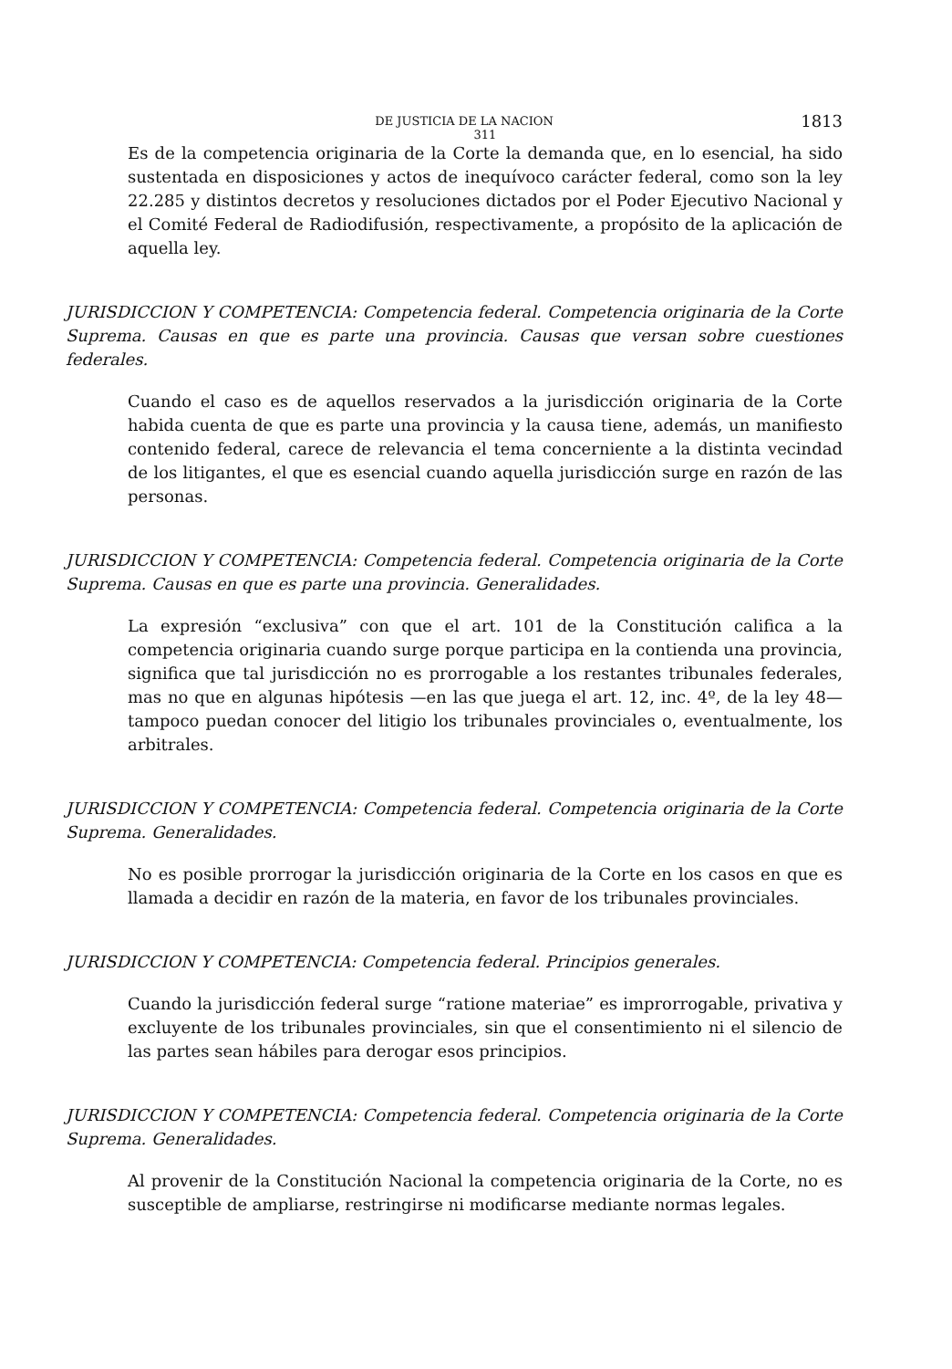DE JUSTICIA DE LA NACION 1813
311
Es de la competencia originaria de la Corte la demanda que, en lo esencial, ha sido sustentada en disposiciones y actos de inequívoco carácter federal, como son la ley 22.285 y distintos decretos y resoluciones dictados por el Poder Ejecutivo Nacional y el Comité Federal de Radiodifusión, respectivamente, a propósito de la aplicación de aquella ley.
JURISDICCION Y COMPETENCIA: Competencia federal. Competencia originaria de la Corte Suprema. Causas en que es parte una provincia. Causas que versan sobre cuestiones federales.
Cuando el caso es de aquellos reservados a la jurisdicción originaria de la Corte habida cuenta de que es parte una provincia y la causa tiene, además, un manifiesto contenido federal, carece de relevancia el tema concerniente a la distinta vecindad de los litigantes, el que es esencial cuando aquella jurisdicción surge en razón de las personas.
JURISDICCION Y COMPETENCIA: Competencia federal. Competencia originaria de la Corte Suprema. Causas en que es parte una provincia. Generalidades.
La expresión “exclusiva” con que el art. 101 de la Constitución califica a la competencia originaria cuando surge porque participa en la contienda una provincia, significa que tal jurisdicción no es prorrogable a los restantes tribunales federales, mas no que en algunas hipótesis —en las que juega el art. 12, inc. 4º, de la ley 48— tampoco puedan conocer del litigio los tribunales provinciales o, eventualmente, los arbitrales.
JURISDICCION Y COMPETENCIA: Competencia federal. Competencia originaria de la Corte Suprema. Generalidades.
No es posible prorrogar la jurisdicción originaria de la Corte en los casos en que es llamada a decidir en razón de la materia, en favor de los tribunales provinciales.
JURISDICCION Y COMPETENCIA: Competencia federal. Principios generales.
Cuando la jurisdicción federal surge “ratione materiae” es improrrogable, privativa y excluyente de los tribunales provinciales, sin que el consentimiento ni el silencio de las partes sean hábiles para derogar esos principios.
JURISDICCION Y COMPETENCIA: Competencia federal. Competencia originaria de la Corte Suprema. Generalidades.
Al provenir de la Constitución Nacional la competencia originaria de la Corte, no es susceptible de ampliarse, restringirse ni modificarse mediante normas legales.